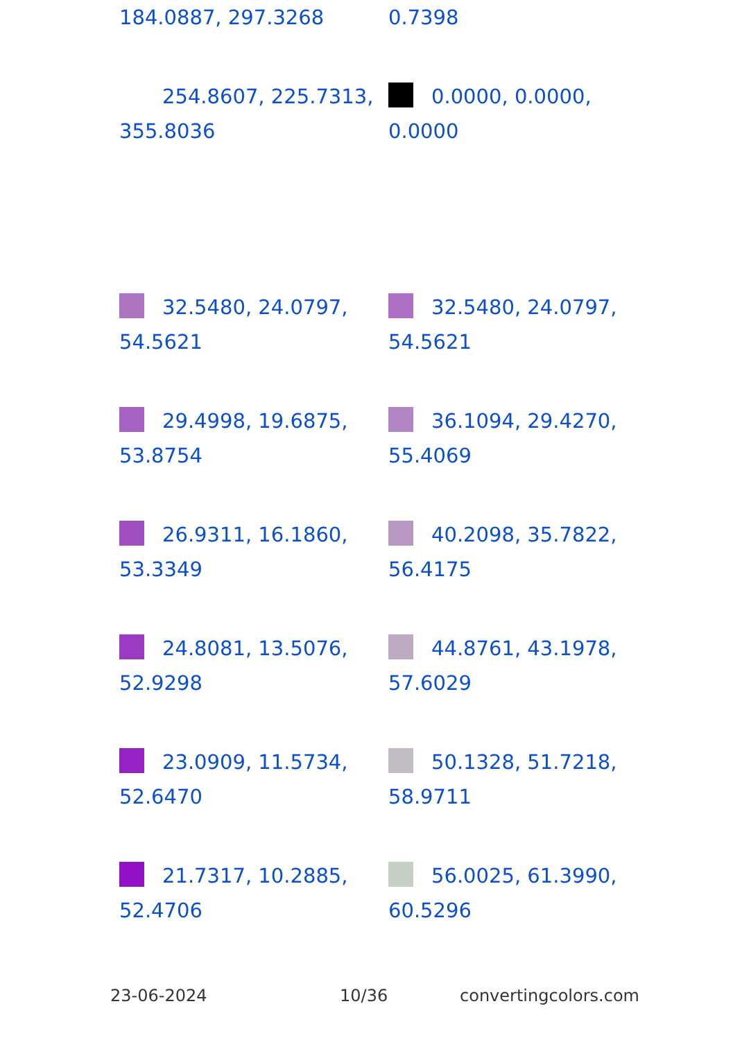184.0887, 297.3268 0.7398
254.8607, 225.7313, 355.8036
0.0000, 0.0000, 0.0000
32.5480, 24.0797, 54.5621
32.5480, 24.0797, 54.5621
29.4998, 19.6875, 53.8754
36.1094, 29.4270, 55.4069
26.9311, 16.1860, 53.3349
40.2098, 35.7822, 56.4175
24.8081, 13.5076, 52.9298
44.8761, 43.1978, 57.6029
23.0909, 11.5734, 52.6470
50.1328, 51.7218, 58.9711
21.7317, 10.2885, 52.4706
56.0025, 61.3990, 60.5296
23-06-2024 10/36 convertingcolors.com